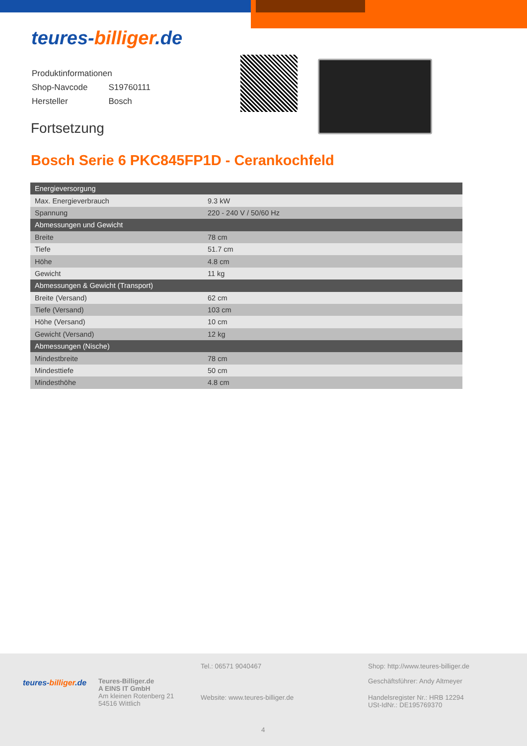teures-billiger.de
| Produktinformationen | |
| Shop-Navcode | S19760111 |
| Hersteller | Bosch |
Fortsetzung
Bosch Serie 6 PKC845FP1D - Cerankochfeld
| Energieversorgung | |
| Max. Energieverbrauch | 9.3 kW |
| Spannung | 220 - 240 V / 50/60 Hz |
| Abmessungen und Gewicht | |
| Breite | 78 cm |
| Tiefe | 51.7 cm |
| Höhe | 4.8 cm |
| Gewicht | 11 kg |
| Abmessungen & Gewicht (Transport) | |
| Breite (Versand) | 62 cm |
| Tiefe (Versand) | 103 cm |
| Höhe (Versand) | 10 cm |
| Gewicht (Versand) | 12 kg |
| Abmessungen (Nische) | |
| Mindestbreite | 78 cm |
| Mindesttiefe | 50 cm |
| Mindesthöhe | 4.8 cm |
teures-billiger.de
Teures-Billiger.de
A EINS IT GmbH
Am kleinen Rotenberg 21
54516 Wittlich
Tel.: 06571 9040467
Website: www.teures-billiger.de
Shop: http://www.teures-billiger.de
Geschäftsführer: Andy Altmeyer
Handelsregister Nr.: HRB 12294
USt-IdNr.: DE195769370
4